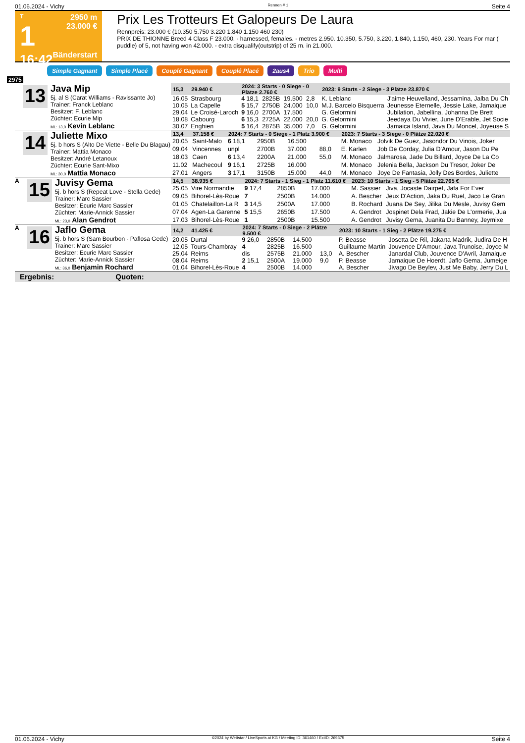01.06.2024 - Vichy Rennen # 1 Seite 4
T
1
16:42
2950 m
23.000 €
Bänderstart
Prix Les Trotteurs Et Galopeurs De Laura
Rennpreis: 23.000 € (10.350 5.750 3.220 1.840 1.150 460 230)
PRIX DE THIONNE Breed 4 Class F 23.000. - harnessed, females. - metres 2.950. 10.350, 5.750, 3.220, 1.840, 1.150, 460, 230. Years For mar ( puddle) of 5, not having won 42.000. - extra disqualify(outstrip) of 25 m. in 21.000.
Simple Gagnant Simple Placé Couplé Gagnant Couplé Placé 2aus4 Trio Multi
2975
13
Java Mip
5j. al S (Carat Williams - Ravissante Jo)
Trainer: Franck Leblanc
Besitzer: F. Leblanc
Züchter: Ecurie Mip
ML: 13,0 Kevin Leblanc
| 15,3 | 29.940 € | 2024: 3 Starts - 0 Siege - 0 Plätze 2.760 € | | | | 2023: 9 Starts - 2 Siege - 3 Plätze 23.870 € | |
| --- | --- | --- | --- | --- | --- | --- | --- |
| 16.05 | Strasbourg | 4 18,1 | 2825B | 19.500 | 2,8 | K. Leblanc | J'aime Heuvelland, Jessamina, Jalba Du Ch |
| 10.05 | La Capelle | 5 15,7 | 2750B | 24.000 | 10,0 | M.J. Barcelo Bisquerra | Jeunesse Eternelle, Jessie Lake, Jamaique |
| 29.04 | Le Croisé-Laroch | 9 16,0 | 2700A | 17.500 | | G. Gelormini | Jubilation, Jabellina, Johanna De Brett |
| 18.08 | Cabourg | 6 15,3 | 2725A | 22.000 | 20,0 | G. Gelormini | Jeedaya Du Vivier, June D'Erable, Jet Socie |
| 30.07 | Enghien | 5 16,4 | 2875B | 35.000 | 7,0 | G. Gelormini | Jamaica Island, Java Du Moncel, Joyeuse S |
14
Juliette Mixo
5j. b hors S (Alto De Viette - Belle Du Blagau)
Trainer: Mattia Monaco
Besitzer: André Letanoux
Züchter: Ecurie Sant-Mixo
ML: 30,0 Mattia Monaco
| 13,4 | 37.158 € | 2024: 7 Starts - 0 Siege - 1 Platz 3.900 € | | | | 2023: 7 Starts - 3 Siege - 0 Plätze 22.020 € | |
| --- | --- | --- | --- | --- | --- | --- | --- |
| 20.05 | Saint-Malo | 6 18,1 | 2950B | 16.500 | | M. Monaco | Jolvik De Guez, Jasondor Du Vinois, Joker |
| 09.04 | Vincennes | unpl | 2700B | 37.000 | 88,0 | E. Karlen | Job De Corday, Julia D'Amour, Jason Du Pe |
| 18.03 | Caen | 6 13,4 | 2200A | 21.000 | 55,0 | M. Monaco | Jalmarosa, Jade Du Billard, Joyce De La Co |
| 11.02 | Machecoul | 9 16,1 | 2725B | 16.000 | | M. Monaco | Jelenia Bella, Jackson Du Tresor, Joker De |
| 27.01 | Angers | 3 17,1 | 3150B | 15.000 | 44,0 | M. Monaco | Joye De Fantasia, Jolly Des Bordes, Juliette |
A
15
Juvisy Gema
5j. b hors S (Repeat Love - Stella Gede)
Trainer: Marc Sassier
Besitzer: Ecurie Marc Sassier
Züchter: Marie-Annick Sassier
ML: 23,0 Alan Gendrot
| 14,5 | 38.935 € | 2024: 7 Starts - 1 Sieg - 1 Platz 11.610 € | | | | 2023: 10 Starts - 1 Sieg - 5 Plätze 22.765 € | |
| --- | --- | --- | --- | --- | --- | --- | --- |
| 25.05 | Vire Normandie | 9 17,4 | 2850B | 17.000 | | M. Sassier | Jiva, Jocaste Dairpet, Jafa For Ever |
| 09.05 | Bihorel-Lès-Roue | 7 | 2500B | 14.000 | | A. Bescher | Jeux D'Action, Jaka Du Ruel, Jaco Le Gran |
| 01.05 | Chatelaillon-La R | 3 14,5 | 2500A | 17.000 | | B. Rochard | Juana De Sey, Jilika Du Mesle, Juvisy Gem |
| 07.04 | Agen-La Garenne | 5 15,5 | 2650B | 17.500 | | A. Gendrot | Jospinet Dela Frad, Jakie De L'ormerie, Jua |
| 17.03 | Bihorel-Lès-Roue | 1 | 2500B | 15.500 | | A. Gendrot | Juvisy Gema, Juanita Du Banney, Jeymixe |
A
16
Jaflo Gema
5j. b hors S (Sam Bourbon - Paflosa Gede)
Trainer: Marc Sassier
Besitzer: Ecurie Marc Sassier
Züchter: Marie-Annick Sassier
ML: 36,0 Benjamin Rochard
| 14,2 | 41.425 € | 2024: 7 Starts - 0 Siege - 2 Plätze 9.500 € | | | | 2023: 10 Starts - 1 Sieg - 2 Plätze 19.275 € | |
| --- | --- | --- | --- | --- | --- | --- | --- |
| 20.05 | Durtal | 9 26,0 | 2850B | 14.500 | | P. Beasse | Josetta De Ril, Jakarta Madrik, Judira De H |
| 12.05 | Tours-Chambray | 4 | 2825B | 16.500 | | Guillaume Martin | Jouvence D'Amour, Java Trunoise, Joyce M |
| 25.04 | Reims | dis | 2575B | 21.000 | 13,0 | A. Bescher | Janardal Club, Jouvence D'Avril, Jamaique |
| 08.04 | Reims | 2 15,1 | 2500A | 19.000 | 9,0 | P. Beasse | Jamaique De Hoerdt, Jaflo Gema, Jumeige |
| 01.04 | Bihorel-Lès-Roue | 4 | 2500B | 14.000 | | A. Bescher | Jivago De Beylev, Just Me Baby, Jerry Du L |
Ergebnis: Quoten:
01.06.2024 - Vichy ©2024 by Wettstar / LiveSports.at KG / Meeting ID: 361460 / ExtID: 269375 Seite 4